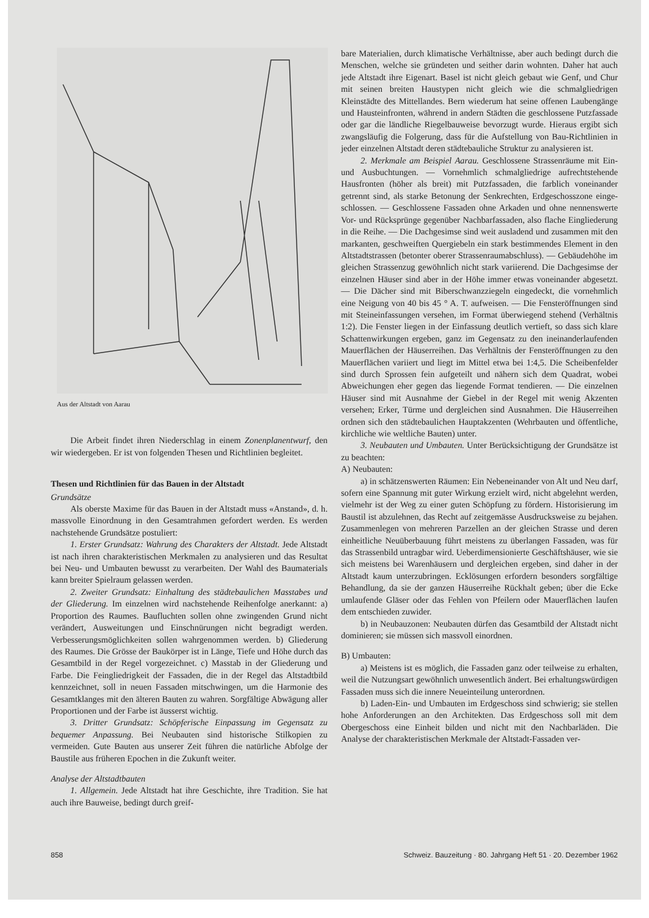Aus der Altstadt von Aarau
Die Arbeit findet ihren Niederschlag in einem Zonenplan­entwurf, den wir wiedergeben. Er ist von folgenden Thesen und Richtlinien begleitet.
Thesen und Richtlinien für das Bauen in der Altstadt
Grundsätze
Als oberste Maxime für das Bauen in der Altstadt muss «Anstand», d. h. massvolle Einordnung in den Gesamtrahmen gefordert werden. Es werden nachstehende Grundsätze po­stuliert:
1. Erster Grundsatz: Wahrung des Charakters der Alt­stadt. Jede Altstadt ist nach ihren charakteristischen Merk­malen zu analysieren und das Resultat bei Neu- und Um­bauten bewusst zu verarbeiten. Der Wahl des Baumaterials kann breiter Spielraum gelassen werden.
2. Zweiter Grundsatz: Einhaltung des städtebaulichen Masstabes und der Gliederung. Im einzelnen wird nach­stehende Reihenfolge anerkannt: a) Proportion des Raumes. Baufluchten sollen ohne zwingenden Grund nicht verändert, Ausweitungen und Einschnürungen nicht begradigt werden. Verbesserungsmöglichkeiten sollen wahrgenommen werden. b) Gliederung des Raumes. Die Grösse der Baukörper ist in Länge, Tiefe und Höhe durch das Gesamtbild in der Regel vorgezeichnet. c) Masstab in der Gliederung und Farbe. Die Feingliedrigkeit der Fassaden, die in der Regel das Altstadt­bild kennzeichnet, soll in neuen Fassaden mitschwingen, um die Harmonie des Gesamtklanges mit den älteren Bauten zu wahren. Sorgfältige Abwägung aller Proportionen und der Farbe ist äusserst wichtig.
3. Dritter Grundsatz: Schöpferische Einpassung im Ge­gensatz zu bequemer Anpassung. Bei Neubauten sind histo­rische Stilkopien zu vermeiden. Gute Bauten aus unserer Zeit führen die natürliche Abfolge der Baustile aus früheren Epochen in die Zukunft weiter.
Analyse der Altstadtbauten
1. Allgemein. Jede Altstadt hat ihre Geschichte, ihre Tradition. Sie hat auch ihre Bauweise, bedingt durch greif-
bare Materialien, durch klimatische Verhältnisse, aber auch bedingt durch die Menschen, welche sie gründeten und seit­her darin wohnten. Daher hat auch jede Altstadt ihre Eigen­art. Basel ist nicht gleich gebaut wie Genf, und Chur mit seinen breiten Haustypen nicht gleich wie die schmalgliedri­gen Kleinstädte des Mittellandes. Bern wiederum hat seine offenen Laubengänge und Hausteinfronten, während in an­dern Städten die geschlossene Putzfassade oder gar die ländliche Riegelbauweise bevorzugt wurde. Hieraus ergibt sich zwangsläufig die Folgerung, dass für die Aufstellung von Bau-Richtlinien in jeder einzelnen Altstadt deren städte­bauliche Struktur zu analysieren ist.
2. Merkmale am Beispiel Aarau. Geschlossene Strassen­räume mit Ein- und Ausbuchtungen. — Vornehmlich schmal­gliedrige aufrechtstehende Hausfronten (höher als breit) mit Putzfassaden, die farblich voneinander getrennt sind, als starke Betonung der Senkrechten, Erdgeschosszone einge­schlossen. — Geschlossene Fassaden ohne Arkaden und ohne nennenswerte Vor- und Rücksprünge gegenüber Nachbar­fassaden, also flache Eingliederung in die Reihe. — Die Dachgesimse sind weit ausladend und zusammen mit den markanten, geschweiften Quergiebeln ein stark bestimmen­des Element in den Altstadtstrassen (betonter oberer Stras­senraumabschluss). — Gebäudehöhe im gleichen Strassenzug gewöhnlich nicht stark variierend. Die Dachgesimse der einzelnen Häuser sind aber in der Höhe immer etwas von­einander abgesetzt. — Die Dächer sind mit Biberschwanz­ziegeln eingedeckt, die vornehmlich eine Neigung von 40 bis 45 ° A. T. aufweisen. — Die Fensteröffnungen sind mit Steineinfassungen versehen, im Format überwiegend stehend (Verhältnis 1:2). Die Fenster liegen in der Einfassung deut­lich vertieft, so dass sich klare Schattenwirkungen ergeben, ganz im Gegensatz zu den ineinanderlaufenden Mauerflächen der Häuserreihen. Das Verhältnis der Fensteröffnungen zu den Mauerflächen variiert und liegt im Mittel etwa bei 1:4,5. Die Scheibenfelder sind durch Sprossen fein aufgeteilt und nähern sich dem Quadrat, wobei Abweichungen eher gegen das liegende Format tendieren. — Die einzelnen Häu­ser sind mit Ausnahme der Giebel in der Regel mit wenig Akzenten versehen; Erker, Türme und dergleichen sind Aus­nahmen. Die Häuserreihen ordnen sich den städtebaulichen Hauptakzenten (Wehrbauten und öffentliche, kirchliche wie weltliche Bauten) unter.
3. Neubauten und Umbauten. Unter Berücksichtigung der Grundsätze ist zu beachten:
A) Neubauten:
a) in schätzenswerten Räumen: Ein Nebeneinander von Alt und Neu darf, sofern eine Spannung mit guter Wirkung erzielt wird, nicht abgelehnt werden, vielmehr ist der Weg zu einer guten Schöpfung zu fördern. Historisierung im Bau­stil ist abzulehnen, das Recht auf zeitgemässe Ausdrucks­weise zu bejahen. Zusammenlegen von mehreren Parzellen an der gleichen Strasse und deren einheitliche Neuüberbau­ung führt meistens zu überlangen Fassaden, was für das Strassenbild untragbar wird. Ueberdimensionierte Geschäfts­häuser, wie sie sich meistens bei Warenhäusern und der­gleichen ergeben, sind daher in der Altstadt kaum unterzu­bringen. Ecklösungen erfordern besonders sorgfältige Be­handlung, da sie der ganzen Häuserreihe Rückhalt geben; über die Ecke umlaufende Gläser oder das Fehlen von Pfei­lern oder Mauerflächen laufen dem entschieden zuwider.
b) in Neubauzonen: Neubauten dürfen das Gesamtbild der Altstadt nicht dominieren; sie müssen sich massvoll ein­ordnen.
B) Umbauten:
a) Meistens ist es möglich, die Fassaden ganz oder teilweise zu erhalten, weil die Nutzungsart gewöhnlich un­wesentlich ändert. Bei erhaltungswürdigen Fassaden muss sich die innere Neueinteilung unterordnen.
b) Laden-Ein- und Umbauten im Erdgeschoss sind schwierig; sie stellen hohe Anforderungen an den Archi­tekten. Das Erdgeschoss soll mit dem Obergeschoss eine Ein­heit bilden und nicht mit den Nachbarläden. Die Analyse der charakteristischen Merkmale der Altstadt-Fassaden ver-
858 Schweiz. Bauzeitung · 80. Jahrgang Heft 51 · 20. Dezember 1962